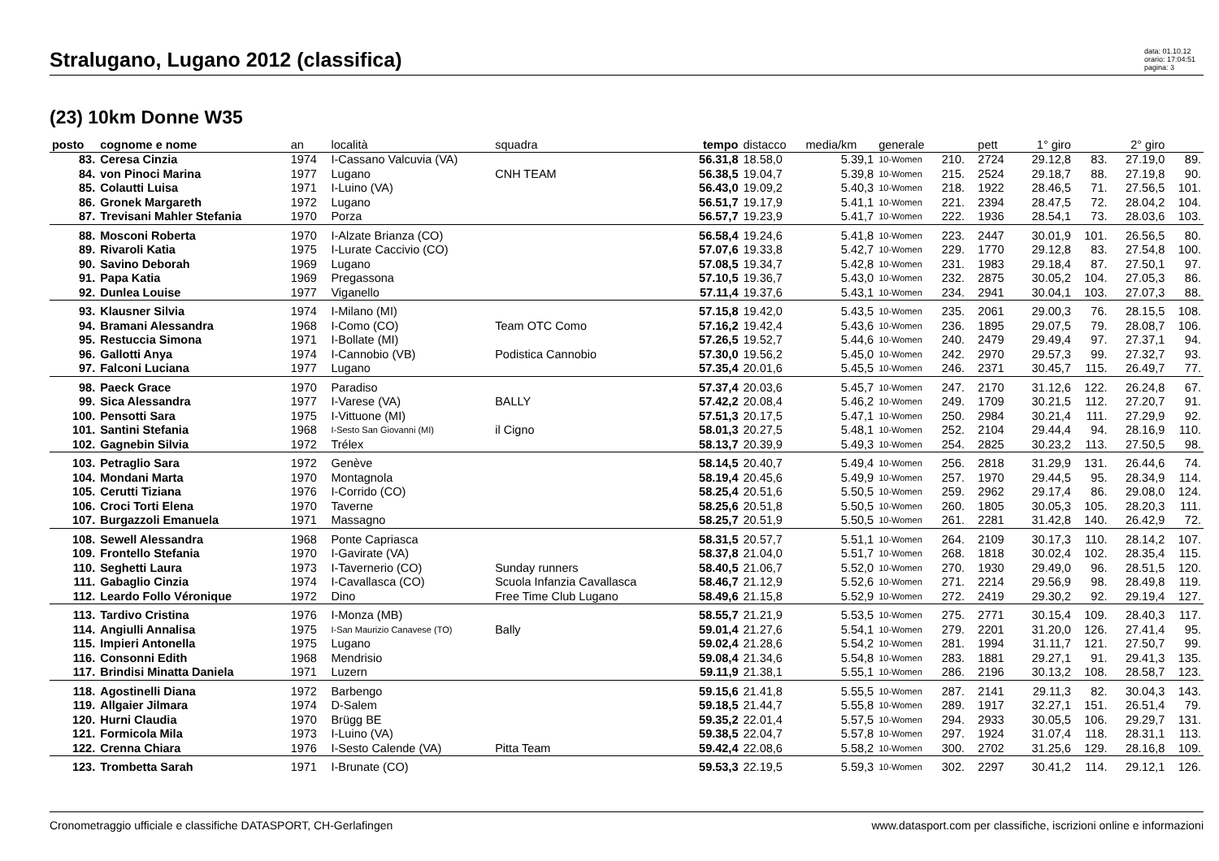Stralugano, Lugano 2012 (classifica)
data: 01.10.12
orario: 17:04:51
pagina: 3
(23) 10km Donne W35
| posto | cognome e nome | an | località | squadra | tempo | distacco | media/km | generale | | pett | 1° giro | | 2° giro | |
| --- | --- | --- | --- | --- | --- | --- | --- | --- | --- | --- | --- | --- | --- | --- |
| 83. | Ceresa Cinzia | 1974 | I-Cassano Valcuvia (VA) | | 56.31,8 | 18.58,0 | 5.39,1 | 10-Women | 210. | 2724 | 29.12,8 | 83. | 27.19,0 | 89. |
| 84. | von Pinoci Marina | 1977 | Lugano | CNH TEAM | 56.38,5 | 19.04,7 | 5.39,8 | 10-Women | 215. | 2524 | 29.18,7 | 88. | 27.19,8 | 90. |
| 85. | Colautti Luisa | 1971 | I-Luino (VA) | | 56.43,0 | 19.09,2 | 5.40,3 | 10-Women | 218. | 1922 | 28.46,5 | 71. | 27.56,5 | 101. |
| 86. | Gronek Margareth | 1972 | Lugano | | 56.51,7 | 19.17,9 | 5.41,1 | 10-Women | 221. | 2394 | 28.47,5 | 72. | 28.04,2 | 104. |
| 87. | Trevisani Mahler Stefania | 1970 | Porza | | 56.57,7 | 19.23,9 | 5.41,7 | 10-Women | 222. | 1936 | 28.54,1 | 73. | 28.03,6 | 103. |
| 88. | Mosconi Roberta | 1970 | I-Alzate Brianza (CO) | | 56.58,4 | 19.24,6 | 5.41,8 | 10-Women | 223. | 2447 | 30.01,9 | 101. | 26.56,5 | 80. |
| 89. | Rivaroli Katia | 1975 | I-Lurate Caccivio (CO) | | 57.07,6 | 19.33,8 | 5.42,7 | 10-Women | 229. | 1770 | 29.12,8 | 83. | 27.54,8 | 100. |
| 90. | Savino Deborah | 1969 | Lugano | | 57.08,5 | 19.34,7 | 5.42,8 | 10-Women | 231. | 1983 | 29.18,4 | 87. | 27.50,1 | 97. |
| 91. | Papa Katia | 1969 | Pregassona | | 57.10,5 | 19.36,7 | 5.43,0 | 10-Women | 232. | 2875 | 30.05,2 | 104. | 27.05,3 | 86. |
| 92. | Dunlea Louise | 1977 | Viganello | | 57.11,4 | 19.37,6 | 5.43,1 | 10-Women | 234. | 2941 | 30.04,1 | 103. | 27.07,3 | 88. |
| 93. | Klausner Silvia | 1974 | I-Milano (MI) | | 57.15,8 | 19.42,0 | 5.43,5 | 10-Women | 235. | 2061 | 29.00,3 | 76. | 28.15,5 | 108. |
| 94. | Bramani Alessandra | 1968 | I-Como (CO) | Team OTC Como | 57.16,2 | 19.42,4 | 5.43,6 | 10-Women | 236. | 1895 | 29.07,5 | 79. | 28.08,7 | 106. |
| 95. | Restuccia Simona | 1971 | I-Bollate (MI) | | 57.26,5 | 19.52,7 | 5.44,6 | 10-Women | 240. | 2479 | 29.49,4 | 97. | 27.37,1 | 94. |
| 96. | Gallotti Anya | 1974 | I-Cannobio (VB) | Podistica Cannobio | 57.30,0 | 19.56,2 | 5.45,0 | 10-Women | 242. | 2970 | 29.57,3 | 99. | 27.32,7 | 93. |
| 97. | Falconi Luciana | 1977 | Lugano | | 57.35,4 | 20.01,6 | 5.45,5 | 10-Women | 246. | 2371 | 30.45,7 | 115. | 26.49,7 | 77. |
| 98. | Paeck Grace | 1970 | Paradiso | | 57.37,4 | 20.03,6 | 5.45,7 | 10-Women | 247. | 2170 | 31.12,6 | 122. | 26.24,8 | 67. |
| 99. | Sica Alessandra | 1977 | I-Varese (VA) | BALLY | 57.42,2 | 20.08,4 | 5.46,2 | 10-Women | 249. | 1709 | 30.21,5 | 112. | 27.20,7 | 91. |
| 100. | Pensotti Sara | 1975 | I-Vittuone (MI) | | 57.51,3 | 20.17,5 | 5.47,1 | 10-Women | 250. | 2984 | 30.21,4 | 111. | 27.29,9 | 92. |
| 101. | Santini Stefania | 1968 | I-Sesto San Giovanni (MI) | il Cigno | 58.01,3 | 20.27,5 | 5.48,1 | 10-Women | 252. | 2104 | 29.44,4 | 94. | 28.16,9 | 110. |
| 102. | Gagnebin Silvia | 1972 | Trélex | | 58.13,7 | 20.39,9 | 5.49,3 | 10-Women | 254. | 2825 | 30.23,2 | 113. | 27.50,5 | 98. |
| 103. | Petraglio Sara | 1972 | Genève | | 58.14,5 | 20.40,7 | 5.49,4 | 10-Women | 256. | 2818 | 31.29,9 | 131. | 26.44,6 | 74. |
| 104. | Mondani Marta | 1970 | Montagnola | | 58.19,4 | 20.45,6 | 5.49,9 | 10-Women | 257. | 1970 | 29.44,5 | 95. | 28.34,9 | 114. |
| 105. | Cerutti Tiziana | 1976 | I-Corrido (CO) | | 58.25,4 | 20.51,6 | 5.50,5 | 10-Women | 259. | 2962 | 29.17,4 | 86. | 29.08,0 | 124. |
| 106. | Croci Torti Elena | 1970 | Taverne | | 58.25,6 | 20.51,8 | 5.50,5 | 10-Women | 260. | 1805 | 30.05,3 | 105. | 28.20,3 | 111. |
| 107. | Burgazzoli Emanuela | 1971 | Massagno | | 58.25,7 | 20.51,9 | 5.50,5 | 10-Women | 261. | 2281 | 31.42,8 | 140. | 26.42,9 | 72. |
| 108. | Sewell Alessandra | 1968 | Ponte Capriasca | | 58.31,5 | 20.57,7 | 5.51,1 | 10-Women | 264. | 2109 | 30.17,3 | 110. | 28.14,2 | 107. |
| 109. | Frontello Stefania | 1970 | I-Gavirate (VA) | | 58.37,8 | 21.04,0 | 5.51,7 | 10-Women | 268. | 1818 | 30.02,4 | 102. | 28.35,4 | 115. |
| 110. | Seghetti Laura | 1973 | I-Tavernerio (CO) | Sunday runners | 58.40,5 | 21.06,7 | 5.52,0 | 10-Women | 270. | 1930 | 29.49,0 | 96. | 28.51,5 | 120. |
| 111. | Gabaglio Cinzia | 1974 | I-Cavallasca (CO) | Scuola Infanzia Cavallasca | 58.46,7 | 21.12,9 | 5.52,6 | 10-Women | 271. | 2214 | 29.56,9 | 98. | 28.49,8 | 119. |
| 112. | Leardo Follo Véronique | 1972 | Dino | Free Time Club Lugano | 58.49,6 | 21.15,8 | 5.52,9 | 10-Women | 272. | 2419 | 29.30,2 | 92. | 29.19,4 | 127. |
| 113. | Tardivo Cristina | 1976 | I-Monza (MB) | | 58.55,7 | 21.21,9 | 5.53,5 | 10-Women | 275. | 2771 | 30.15,4 | 109. | 28.40,3 | 117. |
| 114. | Angiulli Annalisa | 1975 | I-San Maurizio Canavese (TO) | Bally | 59.01,4 | 21.27,6 | 5.54,1 | 10-Women | 279. | 2201 | 31.20,0 | 126. | 27.41,4 | 95. |
| 115. | Impieri Antonella | 1975 | Lugano | | 59.02,4 | 21.28,6 | 5.54,2 | 10-Women | 281. | 1994 | 31.11,7 | 121. | 27.50,7 | 99. |
| 116. | Consonni Edith | 1968 | Mendrisio | | 59.08,4 | 21.34,6 | 5.54,8 | 10-Women | 283. | 1881 | 29.27,1 | 91. | 29.41,3 | 135. |
| 117. | Brindisi Minatta Daniela | 1971 | Luzern | | 59.11,9 | 21.38,1 | 5.55,1 | 10-Women | 286. | 2196 | 30.13,2 | 108. | 28.58,7 | 123. |
| 118. | Agostinelli Diana | 1972 | Barbengo | | 59.15,6 | 21.41,8 | 5.55,5 | 10-Women | 287. | 2141 | 29.11,3 | 82. | 30.04,3 | 143. |
| 119. | Allgaier Jilmara | 1974 | D-Salem | | 59.18,5 | 21.44,7 | 5.55,8 | 10-Women | 289. | 1917 | 32.27,1 | 151. | 26.51,4 | 79. |
| 120. | Hurni Claudia | 1970 | Brügg BE | | 59.35,2 | 22.01,4 | 5.57,5 | 10-Women | 294. | 2933 | 30.05,5 | 106. | 29.29,7 | 131. |
| 121. | Formicola Mila | 1973 | I-Luino (VA) | | 59.38,5 | 22.04,7 | 5.57,8 | 10-Women | 297. | 1924 | 31.07,4 | 118. | 28.31,1 | 113. |
| 122. | Crenna Chiara | 1976 | I-Sesto Calende (VA) | Pitta Team | 59.42,4 | 22.08,6 | 5.58,2 | 10-Women | 300. | 2702 | 31.25,6 | 129. | 28.16,8 | 109. |
| 123. | Trombetta Sarah | 1971 | I-Brunate (CO) | | 59.53,3 | 22.19,5 | 5.59,3 | 10-Women | 302. | 2297 | 30.41,2 | 114. | 29.12,1 | 126. |
Cronometraggio ufficiale e classifiche DATASPORT, CH-Gerlafingen www.datasport.com per classifiche, iscrizioni online e informazioni